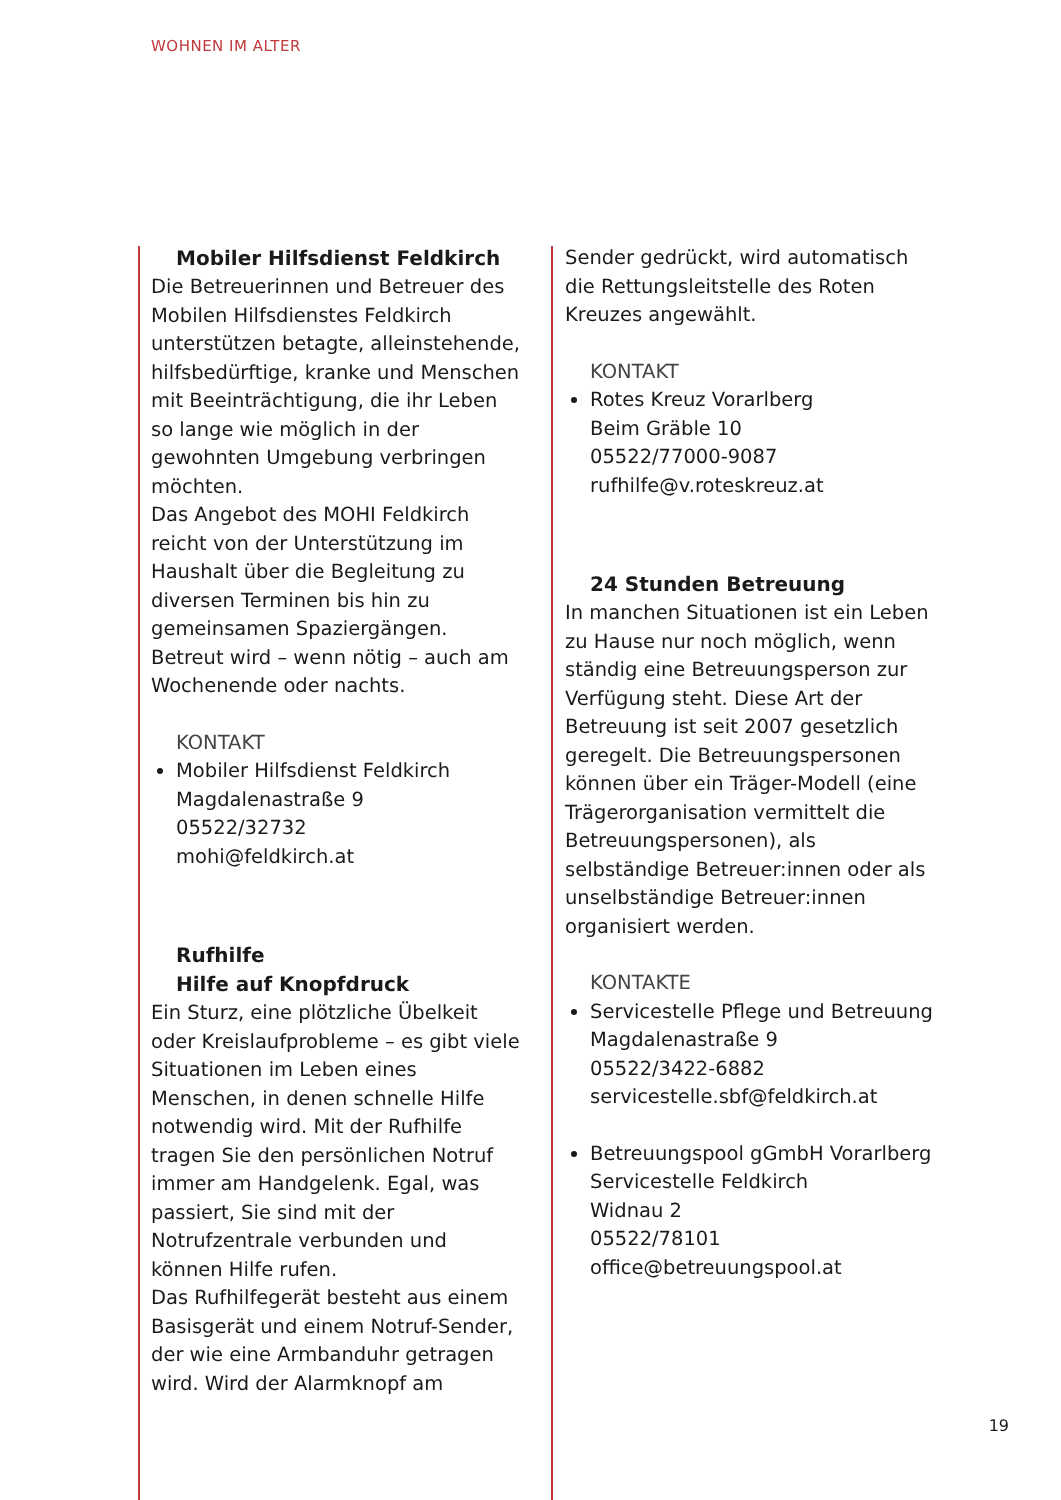WOHNEN IM ALTER
Mobiler Hilfsdienst Feldkirch
Die Betreuerinnen und Betreuer des Mobilen Hilfsdienstes Feldkirch unterstützen betagte, alleinstehende, hilfsbedürftige, kranke und Menschen mit Beeinträchtigung, die ihr Leben so lange wie möglich in der gewohnten Umgebung verbringen möchten.
Das Angebot des MOHI Feldkirch reicht von der Unterstützung im Haushalt über die Begleitung zu diversen Terminen bis hin zu gemeinsamen Spaziergängen. Betreut wird – wenn nötig – auch am Wochenende oder nachts.
KONTAKT
Mobiler Hilfsdienst Feldkirch
Magdalenastraße 9
05522/32732
mohi@feldkirch.at
Rufhilfe
Hilfe auf Knopfdruck
Ein Sturz, eine plötzliche Übelkeit oder Kreislaufprobleme – es gibt viele Situationen im Leben eines Menschen, in denen schnelle Hilfe notwendig wird. Mit der Rufhilfe tragen Sie den persönlichen Notruf immer am Handgelenk. Egal, was passiert, Sie sind mit der Notrufzentrale verbunden und können Hilfe rufen.
Das Rufhilfegerät besteht aus einem Basisgerät und einem Notruf-Sender, der wie eine Armbanduhr getragen wird. Wird der Alarmknopf am
Sender gedrückt, wird automatisch die Rettungsleitstelle des Roten Kreuzes angewählt.
KONTAKT
Rotes Kreuz Vorarlberg
Beim Gräble 10
05522/77000-9087
rufhilfe@v.roteskreuz.at
24 Stunden Betreuung
In manchen Situationen ist ein Leben zu Hause nur noch möglich, wenn ständig eine Betreuungsperson zur Verfügung steht. Diese Art der Betreuung ist seit 2007 gesetzlich geregelt. Die Betreuungspersonen können über ein Träger-Modell (eine Trägerorganisation vermittelt die Betreuungspersonen), als selbständige Betreuer:innen oder als unselbständige Betreuer:innen organisiert werden.
KONTAKTE
Servicestelle Pflege und Betreuung
Magdalenastraße 9
05522/3422-6882
servicestelle.sbf@feldkirch.at
Betreuungspool gGmbH Vorarlberg
Servicestelle Feldkirch
Widnau 2
05522/78101
office@betreuungspool.at
19